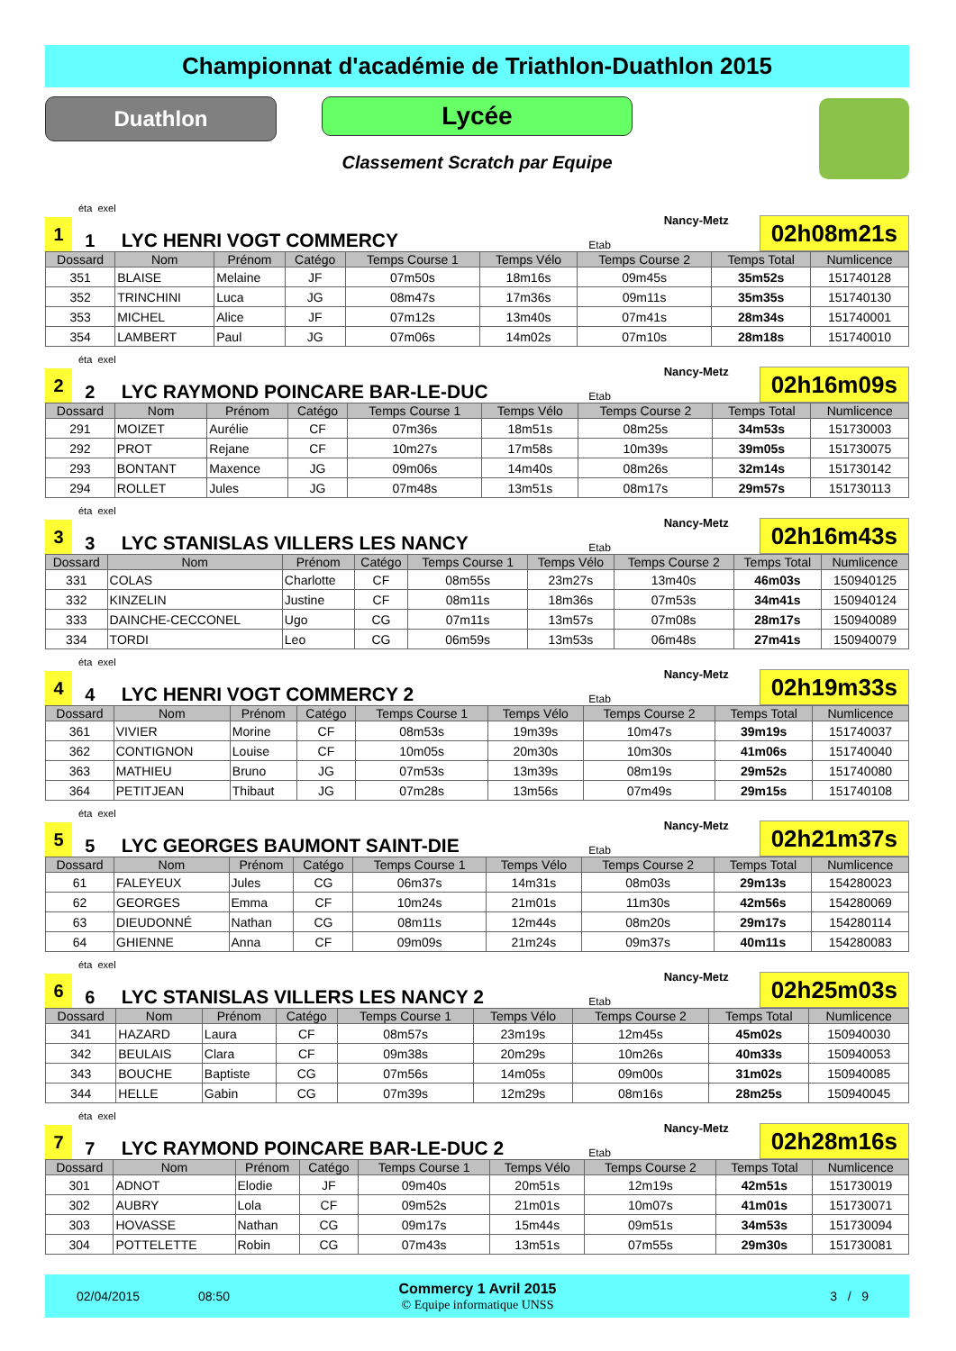Championnat d'académie de Triathlon-Duathlon 2015
Duathlon
Lycée
Classement Scratch par Equipe
éta exel
1
1
LYC HENRI VOGT COMMERCY
Etab
Nancy-Metz
02h08m21s
| Dossard | Nom | Prénom | Catégo | Temps Course 1 | Temps Vélo | Temps Course 2 | Temps Total | Numlicence |
| --- | --- | --- | --- | --- | --- | --- | --- | --- |
| 351 | BLAISE | Melaine | JF | 07m50s | 18m16s | 09m45s | 35m52s | 151740128 |
| 352 | TRINCHINI | Luca | JG | 08m47s | 17m36s | 09m11s | 35m35s | 151740130 |
| 353 | MICHEL | Alice | JF | 07m12s | 13m40s | 07m41s | 28m34s | 151740001 |
| 354 | LAMBERT | Paul | JG | 07m06s | 14m02s | 07m10s | 28m18s | 151740010 |
éta exel
2
2
LYC RAYMOND POINCARE BAR-LE-DUC
Etab
Nancy-Metz
02h16m09s
| Dossard | Nom | Prénom | Catégo | Temps Course 1 | Temps Vélo | Temps Course 2 | Temps Total | Numlicence |
| --- | --- | --- | --- | --- | --- | --- | --- | --- |
| 291 | MOIZET | Aurélie | CF | 07m36s | 18m51s | 08m25s | 34m53s | 151730003 |
| 292 | PROT | Rejane | CF | 10m27s | 17m58s | 10m39s | 39m05s | 151730075 |
| 293 | BONTANT | Maxence | JG | 09m06s | 14m40s | 08m26s | 32m14s | 151730142 |
| 294 | ROLLET | Jules | JG | 07m48s | 13m51s | 08m17s | 29m57s | 151730113 |
éta exel
3
3
LYC STANISLAS VILLERS LES NANCY
Etab
Nancy-Metz
02h16m43s
| Dossard | Nom | Prénom | Catégo | Temps Course 1 | Temps Vélo | Temps Course 2 | Temps Total | Numlicence |
| --- | --- | --- | --- | --- | --- | --- | --- | --- |
| 331 | COLAS | Charlotte | CF | 08m55s | 23m27s | 13m40s | 46m03s | 150940125 |
| 332 | KINZELIN | Justine | CF | 08m11s | 18m36s | 07m53s | 34m41s | 150940124 |
| 333 | DAINCHE-CECCONEL | Ugo | CG | 07m11s | 13m57s | 07m08s | 28m17s | 150940089 |
| 334 | TORDI | Leo | CG | 06m59s | 13m53s | 06m48s | 27m41s | 150940079 |
éta exel
4
4
LYC HENRI VOGT COMMERCY 2
Etab
Nancy-Metz
02h19m33s
| Dossard | Nom | Prénom | Catégo | Temps Course 1 | Temps Vélo | Temps Course 2 | Temps Total | Numlicence |
| --- | --- | --- | --- | --- | --- | --- | --- | --- |
| 361 | VIVIER | Morine | CF | 08m53s | 19m39s | 10m47s | 39m19s | 151740037 |
| 362 | CONTIGNON | Louise | CF | 10m05s | 20m30s | 10m30s | 41m06s | 151740040 |
| 363 | MATHIEU | Bruno | JG | 07m53s | 13m39s | 08m19s | 29m52s | 151740080 |
| 364 | PETITJEAN | Thibaut | JG | 07m28s | 13m56s | 07m49s | 29m15s | 151740108 |
éta exel
5
5
LYC GEORGES BAUMONT SAINT-DIE
Etab
Nancy-Metz
02h21m37s
| Dossard | Nom | Prénom | Catégo | Temps Course 1 | Temps Vélo | Temps Course 2 | Temps Total | Numlicence |
| --- | --- | --- | --- | --- | --- | --- | --- | --- |
| 61 | FALEYEUX | Jules | CG | 06m37s | 14m31s | 08m03s | 29m13s | 154280023 |
| 62 | GEORGES | Emma | CF | 10m24s | 21m01s | 11m30s | 42m56s | 154280069 |
| 63 | DIEUDONNÉ | Nathan | CG | 08m11s | 12m44s | 08m20s | 29m17s | 154280114 |
| 64 | GHIENNE | Anna | CF | 09m09s | 21m24s | 09m37s | 40m11s | 154280083 |
éta exel
6
6
LYC STANISLAS VILLERS LES NANCY 2
Etab
Nancy-Metz
02h25m03s
| Dossard | Nom | Prénom | Catégo | Temps Course 1 | Temps Vélo | Temps Course 2 | Temps Total | Numlicence |
| --- | --- | --- | --- | --- | --- | --- | --- | --- |
| 341 | HAZARD | Laura | CF | 08m57s | 23m19s | 12m45s | 45m02s | 150940030 |
| 342 | BEULAIS | Clara | CF | 09m38s | 20m29s | 10m26s | 40m33s | 150940053 |
| 343 | BOUCHE | Baptiste | CG | 07m56s | 14m05s | 09m00s | 31m02s | 150940085 |
| 344 | HELLE | Gabin | CG | 07m39s | 12m29s | 08m16s | 28m25s | 150940045 |
éta exel
7
7
LYC RAYMOND POINCARE BAR-LE-DUC 2
Etab
Nancy-Metz
02h28m16s
| Dossard | Nom | Prénom | Catégo | Temps Course 1 | Temps Vélo | Temps Course 2 | Temps Total | Numlicence |
| --- | --- | --- | --- | --- | --- | --- | --- | --- |
| 301 | ADNOT | Elodie | JF | 09m40s | 20m51s | 12m19s | 42m51s | 151730019 |
| 302 | AUBRY | Lola | CF | 09m52s | 21m01s | 10m07s | 41m01s | 151730071 |
| 303 | HOVASSE | Nathan | CG | 09m17s | 15m44s | 09m51s | 34m53s | 151730094 |
| 304 | POTTELETTE | Robin | CG | 07m43s | 13m51s | 07m55s | 29m30s | 151730081 |
02/04/2015 08:50
Commercy 1 Avril 2015
© Equipe informatique UNSS
3 / 9